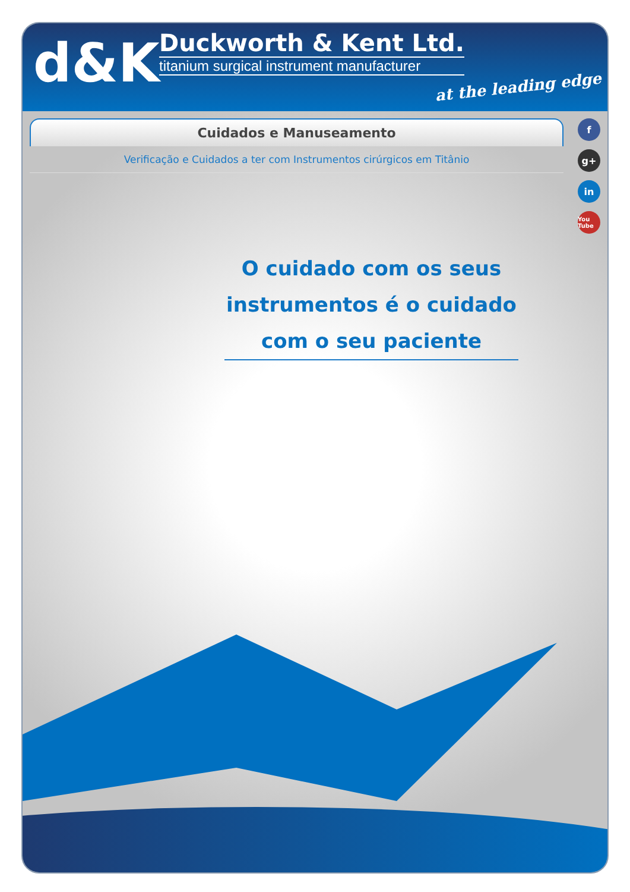d&K
Duckworth & Kent Ltd.
titanium surgical instrument manufacturer
at the leading edge
Cuidados e Manuseamento
Verificação e Cuidados a ter com Instrumentos cirúrgicos em Titânio
fg+
in
You Tube
O cuidado com os seus instrumentos é o cuidado com o seu paciente